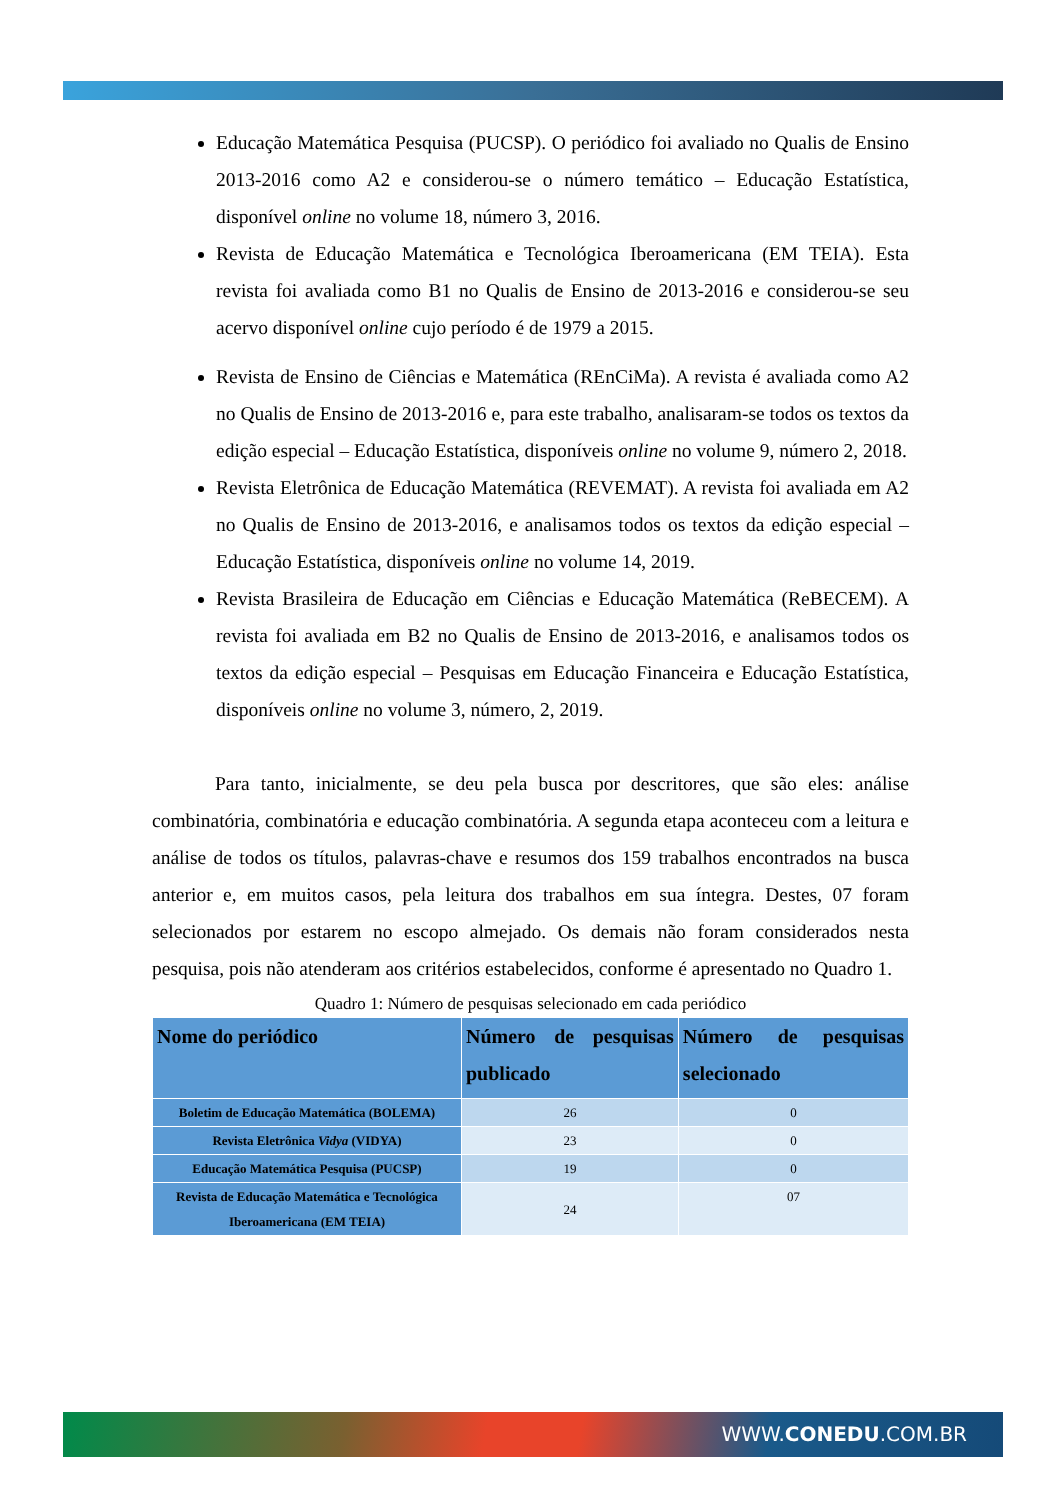Educação Matemática Pesquisa (PUCSP). O periódico foi avaliado no Qualis de Ensino 2013-2016 como A2 e considerou-se o número temático – Educação Estatística, disponível online no volume 18, número 3, 2016.
Revista de Educação Matemática e Tecnológica Iberoamericana (EM TEIA). Esta revista foi avaliada como B1 no Qualis de Ensino de 2013-2016 e considerou-se seu acervo disponível online cujo período é de 1979 a 2015.
Revista de Ensino de Ciências e Matemática (REnCiMa). A revista é avaliada como A2 no Qualis de Ensino de 2013-2016 e, para este trabalho, analisaram-se todos os textos da edição especial – Educação Estatística, disponíveis online no volume 9, número 2, 2018.
Revista Eletrônica de Educação Matemática (REVEMAT). A revista foi avaliada em A2 no Qualis de Ensino de 2013-2016, e analisamos todos os textos da edição especial – Educação Estatística, disponíveis online no volume 14, 2019.
Revista Brasileira de Educação em Ciências e Educação Matemática (ReBECEM). A revista foi avaliada em B2 no Qualis de Ensino de 2013-2016, e analisamos todos os textos da edição especial – Pesquisas em Educação Financeira e Educação Estatística, disponíveis online no volume 3, número, 2, 2019.
Para tanto, inicialmente, se deu pela busca por descritores, que são eles: análise combinatória, combinatória e educação combinatória. A segunda etapa aconteceu com a leitura e análise de todos os títulos, palavras-chave e resumos dos 159 trabalhos encontrados na busca anterior e, em muitos casos, pela leitura dos trabalhos em sua íntegra. Destes, 07 foram selecionados por estarem no escopo almejado. Os demais não foram considerados nesta pesquisa, pois não atenderam aos critérios estabelecidos, conforme é apresentado no Quadro 1.
Quadro 1: Número de pesquisas selecionado em cada periódico
| Nome do periódico | Número de pesquisas publicado | Número de pesquisas selecionado |
| --- | --- | --- |
| Boletim de Educação Matemática (BOLEMA) | 26 | 0 |
| Revista Eletrônica Vidya (VIDYA) | 23 | 0 |
| Educação Matemática Pesquisa (PUCSP) | 19 | 0 |
| Revista de Educação Matemática e Tecnológica Iberoamericana (EM TEIA) | 24 | 07 |
WWW.CONEDU.COM.BR